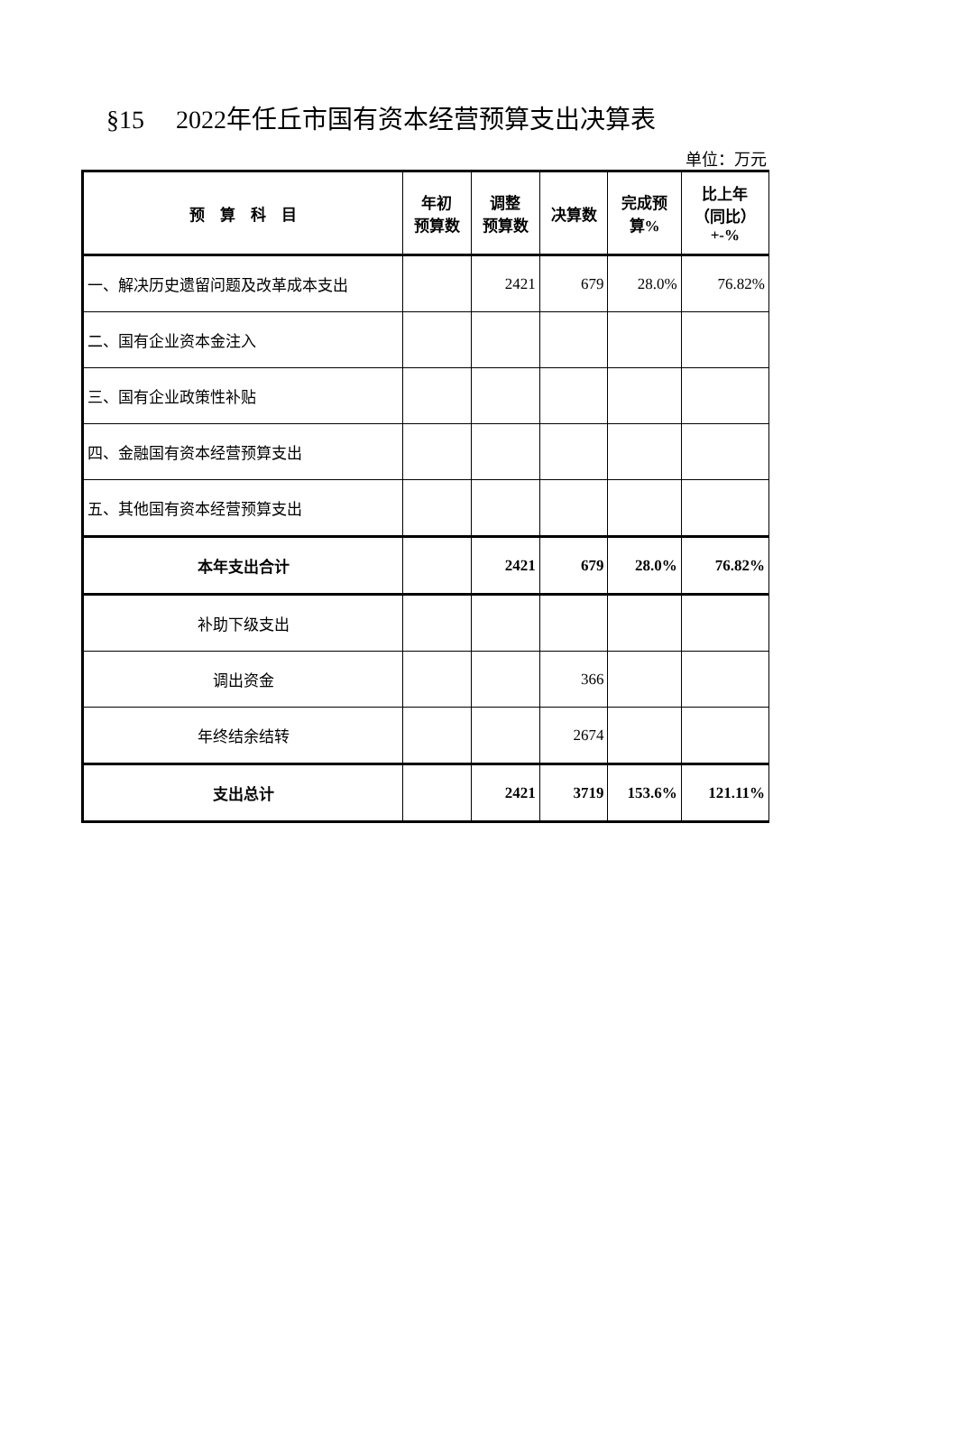§15 2022年任丘市国有资本经营预算支出决算表
单位：万元
| 预 算 科 目 | 年初 预算数 | 调整 预算数 | 决算数 | 完成预 算% | 比上年 （同比） +-% |
| --- | --- | --- | --- | --- | --- |
| 一、解决历史遗留问题及改革成本支出 | | 2421 | 679 | 28.0% | 76.82% |
| 二、国有企业资本金注入 | | | | | |
| 三、国有企业政策性补贴 | | | | | |
| 四、金融国有资本经营预算支出 | | | | | |
| 五、其他国有资本经营预算支出 | | | | | |
| 本年支出合计 | | 2421 | 679 | 28.0% | 76.82% |
| 补助下级支出 | | | | | |
| 调出资金 | | | 366 | | |
| 年终结余结转 | | | 2674 | | |
| 支出总计 | | 2421 | 3719 | 153.6% | 121.11% |